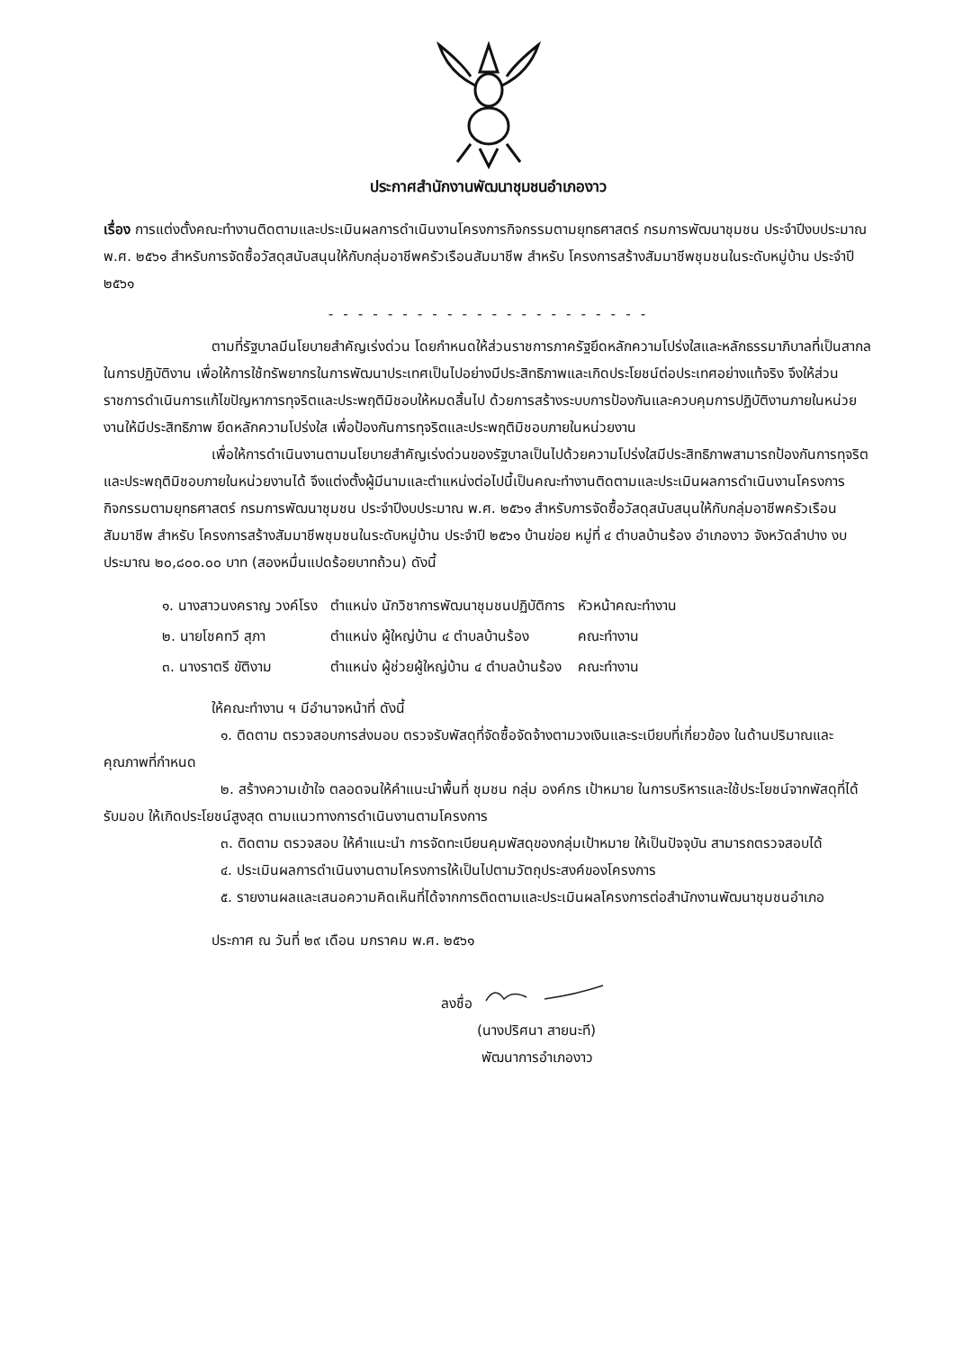ประกาศสำนักงานพัฒนาชุมชนอำเภองาว
เรื่อง การแต่งตั้งคณะทำงานติดตามและประเมินผลการดำเนินงานโครงการกิจกรรมตามยุทธศาสตร์ กรมการพัฒนาชุมชน ประจำปีงบประมาณ พ.ศ. ๒๕๖๑ สำหรับการจัดซื้อวัสดุสนับสนุนให้กับกลุ่มอาชีพครัวเรือนสัมมาชีพ สำหรับ โครงการสร้างสัมมาชีพชุมชนในระดับหมู่บ้าน ประจำปี ๒๕๖๑
- - - - - - - - - - - - - - - - - - - - - -
ตามที่รัฐบาลมีนโยบายสำคัญเร่งด่วน โดยกำหนดให้ส่วนราชการภาครัฐยึดหลักความโปร่งใสและหลักธรรมาภิบาลที่เป็นสากลในการปฏิบัติงาน เพื่อให้การใช้ทรัพยากรในการพัฒนาประเทศเป็นไปอย่างมีประสิทธิภาพและเกิดประโยชน์ต่อประเทศอย่างแท้จริง จึงให้ส่วนราชการดำเนินการแก้ไขปัญหาการทุจริตและประพฤติมิชอบให้หมดสิ้นไป ด้วยการสร้างระบบการป้องกันและควบคุมการปฏิบัติงานภายในหน่วยงานให้มีประสิทธิภาพ ยึดหลักความโปร่งใส เพื่อป้องกันการทุจริตและประพฤติมิชอบภายในหน่วยงาน
เพื่อให้การดำเนินงานตามนโยบายสำคัญเร่งด่วนของรัฐบาลเป็นไปด้วยความโปร่งใสมีประสิทธิภาพสามารถป้องกันการทุจริตและประพฤติมิชอบภายในหน่วยงานได้ จึงแต่งตั้งผู้มีนามและตำแหน่งต่อไปนี้เป็นคณะทำงานติดตามและประเมินผลการดำเนินงานโครงการกิจกรรมตามยุทธศาสตร์ กรมการพัฒนาชุมชน ประจำปีงบประมาณ พ.ศ. ๒๕๖๑ สำหรับการจัดซื้อวัสดุสนับสนุนให้กับกลุ่มอาชีพครัวเรือนสัมมาชีพ สำหรับ โครงการสร้างสัมมาชีพชุมชนในระดับหมู่บ้าน ประจำปี ๒๕๖๑ บ้านข่อย หมู่ที่ ๔ ตำบลบ้านร้อง อำเภองาว จังหวัดลำปาง งบประมาณ ๒๐,๘๐๐.๐๐ บาท (สองหมื่นแปดร้อยบาทถ้วน) ดังนี้
| ๑. นางสาวนงคราญ วงค์โรง | ตำแหน่ง นักวิชาการพัฒนาชุมชนปฏิบัติการ | หัวหน้าคณะทำงาน |
| ๒. นายโชคทวี สุภา | ตำแหน่ง ผู้ใหญ่บ้าน ๔ ตำบลบ้านร้อง | คณะทำงาน |
| ๓. นางราตรี ขัติงาม | ตำแหน่ง ผู้ช่วยผู้ใหญ่บ้าน ๔ ตำบลบ้านร้อง | คณะทำงาน |
ให้คณะทำงาน ฯ มีอำนาจหน้าที่ ดังนี้
๑. ติดตาม ตรวจสอบการส่งมอบ ตรวจรับพัสดุที่จัดซื้อจัดจ้างตามวงเงินและระเบียบที่เกี่ยวข้อง ในด้านปริมาณและคุณภาพที่กำหนด
๒. สร้างความเข้าใจ ตลอดจนให้คำแนะนำพื้นที่ ชุมชน กลุ่ม องค์กร เป้าหมาย ในการบริหารและใช้ประโยชน์จากพัสดุที่ได้รับมอบ ให้เกิดประโยชน์สูงสุด ตามแนวทางการดำเนินงานตามโครงการ
๓. ติดตาม ตรวจสอบ ให้คำแนะนำ การจัดทะเบียนคุมพัสดุของกลุ่มเป้าหมาย ให้เป็นปัจจุบัน สามารถตรวจสอบได้
๔. ประเมินผลการดำเนินงานตามโครงการให้เป็นไปตามวัตถุประสงค์ของโครงการ
๕. รายงานผลและเสนอความคิดเห็นที่ได้จากการติดตามและประเมินผลโครงการต่อสำนักงานพัฒนาชุมชนอำเภอ
ประกาศ ณ วันที่ ๒๙ เดือน มกราคม พ.ศ. ๒๕๖๑
ลงชื่อ
(นางปริศนา สายนะที)
พัฒนาการอำเภองาว